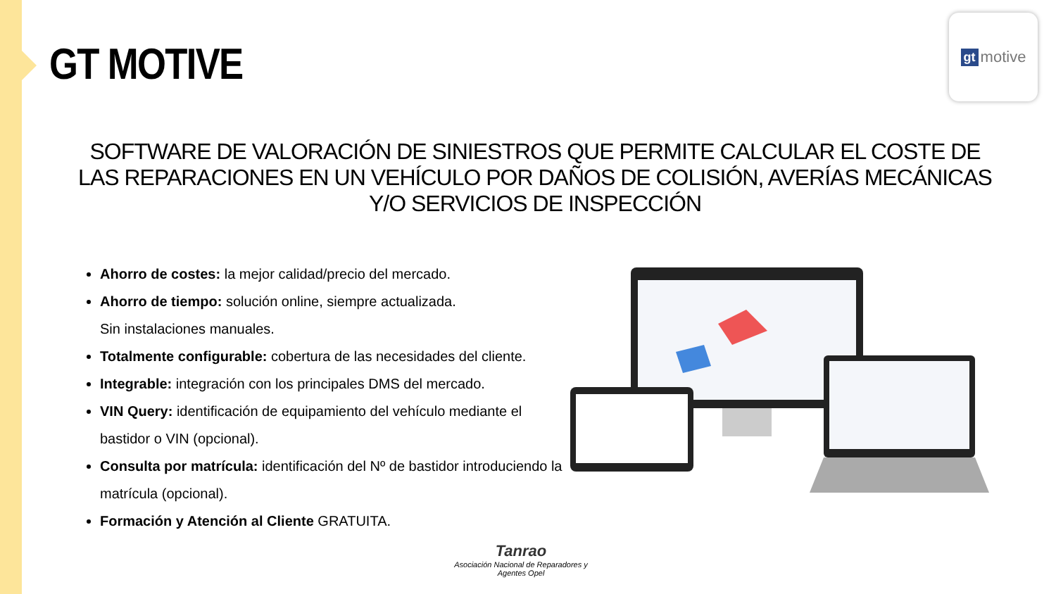GT MOTIVE
gt motive
SOFTWARE DE VALORACIÓN DE SINIESTROS QUE PERMITE CALCULAR EL COSTE DE LAS REPARACIONES EN UN VEHÍCULO POR DAÑOS DE COLISIÓN, AVERÍAS MECÁNICAS Y/O SERVICIOS DE INSPECCIÓN
Ahorro de costes: la mejor calidad/precio del mercado.
Ahorro de tiempo: solución online, siempre actualizada.
Sin instalaciones manuales.
Totalmente configurable: cobertura de las necesidades del cliente.
Integrable: integración con los principales DMS del mercado.
VIN Query: identificación de equipamiento del vehículo mediante el bastidor o VIN (opcional).
Consulta por matrícula: identificación del Nº de bastidor introduciendo la matrícula (opcional).
Formación y Atención al Cliente GRATUITA.
Tanrao
Asociación Nacional de Reparadores y Agentes Opel